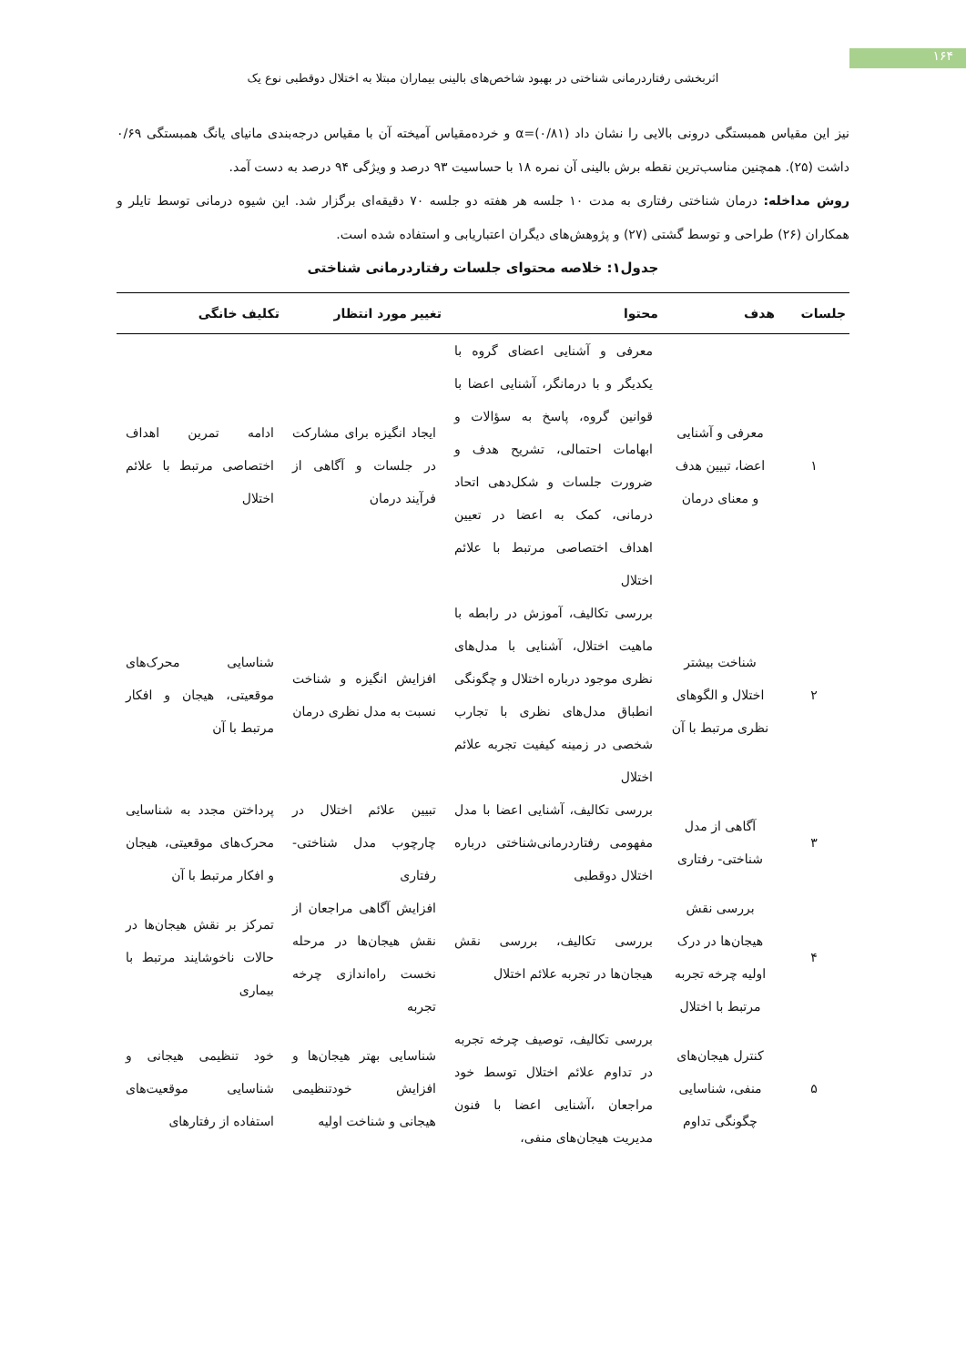۱۶۴
اثربخشی رفتاردرمانی شناختی در بهبود شاخص‌های بالینی بیماران مبتلا به اختلال دوقطبی نوع یک
نیز این مقیاس همبستگی درونی بالایی را نشان داد (۰/۸۱)=α و خرده‌مقیاس آمیخته آن با مقیاس درجه‌بندی مانیای یانگ همبستگی ۰/۶۹ داشت (۲۵). همچنین مناسب‌ترین نقطه برش بالینی آن نمره ۱۸ با حساسیت ۹۳ درصد و ویژگی ۹۴ درصد به دست آمد.
روش مداخله: درمان شناختی رفتاری به مدت ۱۰ جلسه هر هفته دو جلسه ۷۰ دقیقه‌ای برگزار شد. این شیوه درمانی توسط تایلر و همکاران (۲۶) طراحی و توسط گشتی (۲۷) و پژوهش‌های دیگران اعتباریابی و استفاده شده است.
جدول۱: خلاصه محتوای جلسات رفتاردرمانی شناختی
| جلسات | هدف | محتوا | تغییر مورد انتظار | تکلیف خانگی |
| --- | --- | --- | --- | --- |
| ۱ | معرفی و آشنایی اعضا، تبیین هدف و معنای درمان | معرفی و آشنایی اعضای گروه با یکدیگر و با درمانگر، آشنایی اعضا با قوانین گروه، پاسخ به سؤالات و ابهامات احتمالی، تشریح هدف و ضرورت جلسات و شکل‌دهی اتحاد درمانی، کمک به اعضا در تعیین اهداف اختصاصی مرتبط با علائم اختلال | ایجاد انگیزه برای مشارکت در جلسات و آگاهی از فرآیند درمان | ادامه تمرین اهداف اختصاصی مرتبط با علائم اختلال |
| ۲ | شناخت بیشتر اختلال و الگوهای نظری مرتبط با آن | بررسی تکالیف، آموزش در رابطه با ماهیت اختلال، آشنایی با مدل‌های نظری موجود درباره اختلال و چگونگی انطباق مدل‌های نظری با تجارب شخصی در زمینه کیفیت تجربه علائم اختلال | افزایش انگیزه و شناخت نسبت به مدل نظری درمان | شناسایی محرک‌های موقعیتی، هیجان و افکار مرتبط با آن |
| ۳ | آگاهی از مدل شناختی- رفتاری | بررسی تکالیف، آشنایی اعضا با مدل مفهومی رفتاردرمانی‌شناختی درباره اختلال دوقطبی | تبیین علائم اختلال در چارچوب مدل شناختی- رفتاری | پرداختن مجدد به شناسایی محرک‌های موقعیتی، هیجان و افکار مرتبط با آن |
| ۴ | بررسی نقش هیجان‌ها در درک اولیه چرخه تجربه مرتبط با اختلال | بررسی تکالیف، بررسی نقش هیجان‌ها در تجربه علائم اختلال | افزایش آگاهی مراجعان از نقش هیجان‌ها در مرحله نخست راه‌اندازی چرخه تجربه | تمرکز بر نقش هیجان‌ها در حالات ناخوشایند مرتبط با بیماری |
| ۵ | کنترل هیجان‌های منفی، شناسایی چگونگی تداوم | بررسی تکالیف، توصیف چرخه تجربه در تداوم علائم اختلال توسط خود مراجعان ،آشنایی اعضا با فنون مدیریت هیجان‌های منفی، | شناسایی بهتر هیجان‌ها و افزایش خودتنظیمی هیجانی و شناخت اولیه | خود تنظیمی هیجانی و شناسایی موقعیت‌های استفاده از رفتارهای |